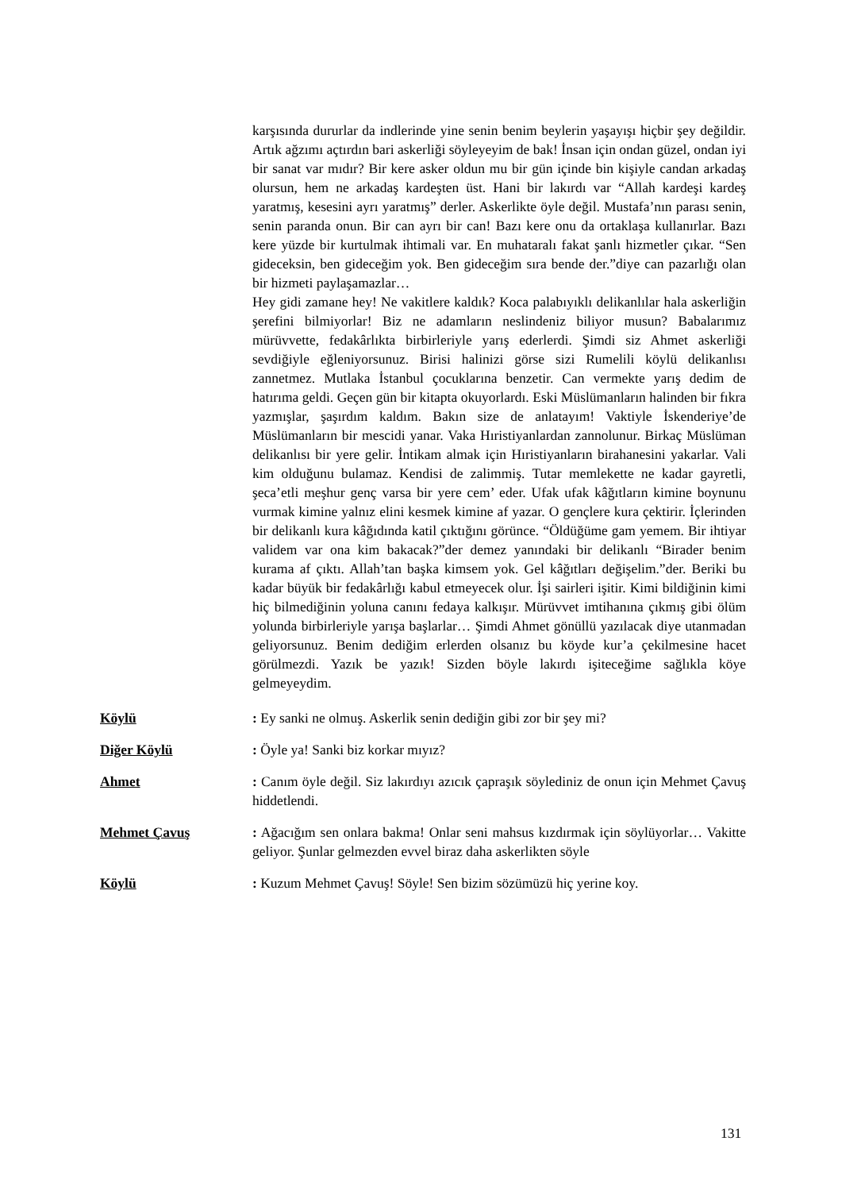karşısında dururlar da indlerinde yine senin benim beylerin yaşayışı hiçbir şey değildir. Artık ağzımı açtırdın bari askerliği söyleyeyim de bak! İnsan için ondan güzel, ondan iyi bir sanat var mıdır? Bir kere asker oldun mu bir gün içinde bin kişiyle candan arkadaş olursun, hem ne arkadaş kardeşten üst. Hani bir lakırdı var “Allah kardeşi kardeş yaratmış, kesesini ayrı yaratmış” derler. Askerlikte öyle değil. Mustafa’nın parası senin, senin paranda onun. Bir can ayrı bir can! Bazı kere onu da ortaklaşa kullanırlar. Bazı kere yüzde bir kurtulmak ihtimali var. En muhataralı fakat şanlı hizmetler çıkar. “Sen gideceksin, ben gideceğim yok. Ben gideceğim sıra bende der.”diye can pazarlığı olan bir hizmeti paylaşamazlar…
Hey gidi zamane hey! Ne vakitlere kaldık? Koca palabıyıklı delikanlılar hala askerliğin şerefini bilmiyorlar! Biz ne adamların neslindeniz biliyor musun? Babalarımız mürüvvette, fedakârlıkta birbirleriyle yarış ederlerdi. Şimdi siz Ahmet askerliği sevdiğiyle eğleniyorsunuz. Birisi halinizi görse sizi Rumelili köylü delikanlısı zannetmez. Mutlaka İstanbul çocuklarına benzetir. Can vermekte yarış dedim de hatırıma geldi. Geçen gün bir kitapta okuyorlardı. Eski Müslümanların halinden bir fıkra yazmışlar, şaşırdım kaldım. Bakın size de anlatayım! Vaktiyle İskenderiye’de Müslümanların bir mescidi yanar. Vaka Hıristiyanlardan zannolunur. Birkaç Müslüman delikanlısı bir yere gelir. İntikam almak için Hıristiyanların birahanesini yakarlar. Vali kim olduğunu bulamaz. Kendisi de zalimmiş. Tutar memlekette ne kadar gayretli, şeca’etli meşhur genç varsa bir yere cem’ eder. Ufak ufak kâğıtların kimine boynunu vurmak kimine yalnız elini kesmek kimine af yazar. O gençlere kura çektirir. İçlerinden bir delikanlı kura kâğıdında katil çıktığını görünce. “Öldüğüme gam yemem. Bir ihtiyar validem var ona kim bakacak?”der demez yanındaki bir delikanlı “Birader benim kurama af çıktı. Allah’tan başka kimsem yok. Gel kâğıtları değişelim.”der. Beriki bu kadar büyük bir fedakârlığı kabul etmeyecek olur. İşi sairleri işitir. Kimi bildiğinin kimi hiç bilmediğinin yoluna canını fedaya kalkışır. Mürüvvet imtihanına çıkmış gibi ölüm yolunda birbirleriyle yarışa başlarlar… Şimdi Ahmet gönüllü yazılacak diye utanmadan geliyorsunuz. Benim dediğim erlerden olsanız bu köyde kur’a çekilmesine hacet görülmezdi. Yazık be yazık! Sizden böyle lakırdı işiteceğime sağlıkla köye gelmeyeydim.
Köylü : Ey sanki ne olmuş. Askerlik senin dediğin gibi zor bir şey mi?
Diğer Köylü : Öyle ya! Sanki biz korkar mıyız?
Ahmet : Canım öyle değil. Siz lakırdıyı azıcık çapraşık söylediniz de onun için Mehmet Çavuş hiddetlendi.
Mehmet Çavuş : Ağacığım sen onlara bakma! Onlar seni mahsus kızdırmak için söylüyorlar… Vakitte geliyor. Şunlar gelmezden evvel biraz daha askerlikten söyle
Köylü : Kuzum Mehmet Çavuş! Söyle! Sen bizim sözümüzü hiç yerine koy.
131